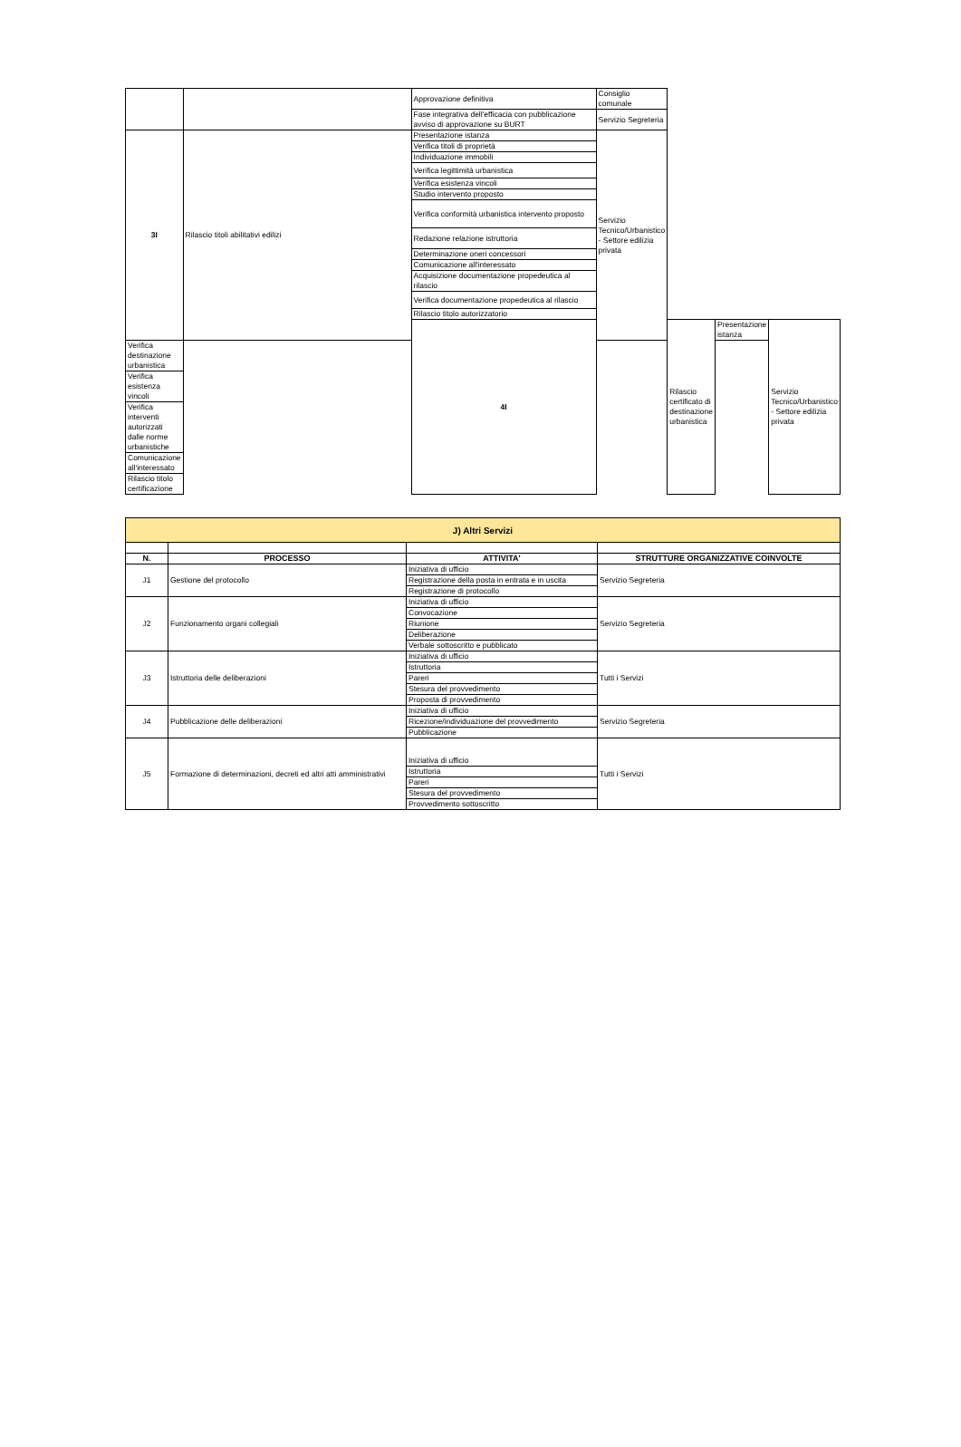| | | Approvazione definitiva | Consiglio comunale | | | |
| | | Fase integrativa dell'efficacia con pubblicazione avviso di approvazione su BURT | Servizio Segreteria | | | |
| 3I | Rilascio titoli abilitativi edilizi | Presentazione istanza | Servizio Tecnico/Urbanistico - Settore edilizia privata | | | |
| | | Verifica titoli di proprietà | | | | |
| | | Individuazione immobili | | | | |
| | | Verifica legittimità urbanistica | | | | |
| | | Verifica esistenza vincoli | | | | |
| | | Studio intervento proposto | | | | |
| | | Verifica conformità urbanistica intervento proposto | | | | |
| | | Redazione relazione istruttoria | | | | |
| | | Determinazione oneri concessori | | | | |
| | | Comunicazione all'interessato | | | | |
| | | Acquisizione documentazione propedeutica al rilascio | | | | |
| | | Verifica documentazione propedeutica al rilascio | | | | |
| | | Rilascio titolo autorizzatorio | | | | |
| | | 4I | | Rilascio certificato di destinazione urbanistica | Presentazione istanza | Servizio Tecnico/Urbanistico - Settore edilizia privata |
| Verifica destinazione urbanistica | | | | | | |
| Verifica esistenza vincoli | | | | | | |
| Verifica interventi autorizzati dalle norme urbanistiche | | | | | | |
| Comunicazione all'interessato | | | | | | |
| Rilascio titolo certificazione | | | | | | |
| J) Altri Servizi | | | |
| N. | PROCESSO | ATTIVITA' | STRUTTURE ORGANIZZATIVE COINVOLTE |
| J1 | Gestione del protocollo | Iniziativa di ufficio | Servizio Segreteria |
| | | Registrazione della posta in entrata e in uscita | |
| | | Registrazione di protocollo | |
| J2 | Funzionamento organi collegiali | Iniziativa di ufficio | Servizio Segreteria |
| | | Convocazione | |
| | | Riunione | |
| | | Deliberazione | |
| | | Verbale sottoscritto e pubblicato | |
| J3 | Istruttoria delle deliberazioni | Iniziativa di ufficio | Tutti i Servizi |
| | | Istruttoria | |
| | | Pareri | |
| | | Stesura del provvedimento | |
| | | Proposta di provvedimento | |
| J4 | Pubblicazione delle deliberazioni | Iniziativa di ufficio | Servizio Segreteria |
| | | Ricezione/individuazione del provvedimento | |
| | | Pubblicazione | |
| J5 | Formazione di determinazioni, decreti ed altri atti amministrativi | Iniziativa di ufficio | Tutti i Servizi |
| | | Istruttoria | |
| | | Pareri | |
| | | Stesura del provvedimento | |
| | | Provvedimento sottoscritto | |